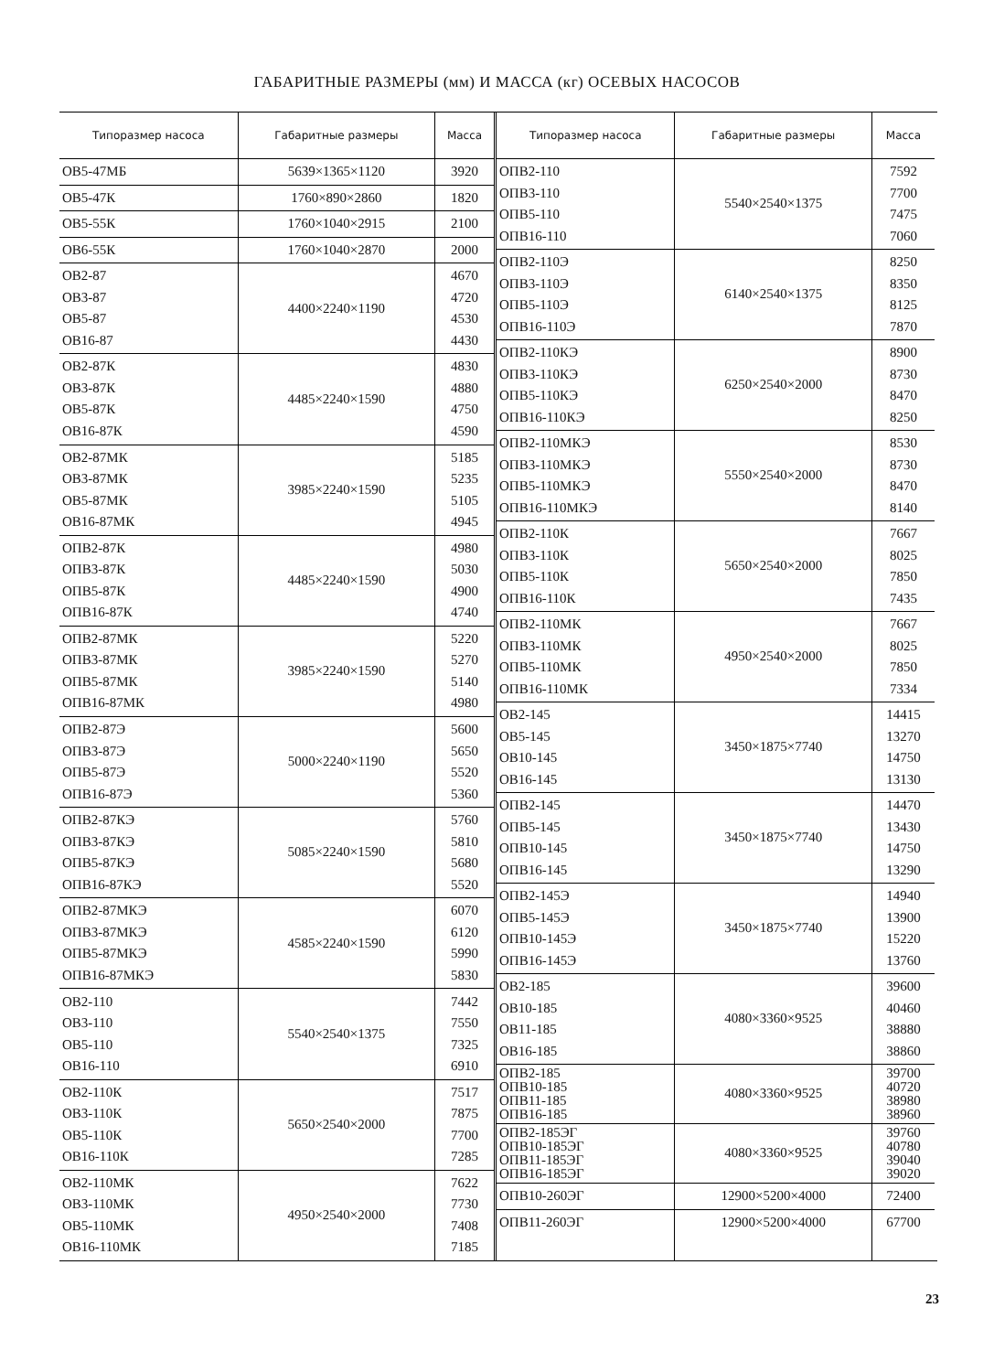ГАБАРИТНЫЕ РАЗМЕРЫ (мм) И МАССА (кг) ОСЕВЫХ НАСОСОВ
| Типоразмер насоса | Габаритные размеры | Масса |
| --- | --- | --- |
| ОВ5-47МБ | 5639×1365×1120 | 3920 |
| ОВ5-47К | 1760×890×2860 | 1820 |
| ОВ5-55К | 1760×1040×2915 | 2100 |
| ОВ6-55К | 1760×1040×2870 | 2000 |
| ОВ2-87 ОВ3-87 ОВ5-87 ОВ16-87 | 4400×2240×1190 | 4670 4720 4530 4430 |
| ОВ2-87К ОВ3-87К ОВ5-87К ОВ16-87К | 4485×2240×1590 | 4830 4880 4750 4590 |
| ОВ2-87МК ОВ3-87МК ОВ5-87МК ОВ16-87МК | 3985×2240×1590 | 5185 5235 5105 4945 |
| ОПВ2-87К ОПВ3-87К ОПВ5-87К ОПВ16-87К | 4485×2240×1590 | 4980 5030 4900 4740 |
| ОПВ2-87МК ОПВ3-87МК ОПВ5-87МК ОПВ16-87МК | 3985×2240×1590 | 5220 5270 5140 4980 |
| ОПВ2-87Э ОПВ3-87Э ОПВ5-87Э ОПВ16-87Э | 5000×2240×1190 | 5600 5650 5520 5360 |
| ОПВ2-87КЭ ОПВ3-87КЭ ОПВ5-87КЭ ОПВ16-87КЭ | 5085×2240×1590 | 5760 5810 5680 5520 |
| ОПВ2-87МКЭ ОПВ3-87МКЭ ОПВ5-87МКЭ ОПВ16-87МКЭ | 4585×2240×1590 | 6070 6120 5990 5830 |
| ОВ2-110 ОВ3-110 ОВ5-110 ОВ16-110 | 5540×2540×1375 | 7442 7550 7325 6910 |
| ОВ2-110К ОВ3-110К ОВ5-110К ОВ16-110К | 5650×2540×2000 | 7517 7875 7700 7285 |
| ОВ2-110МК ОВ3-110МК ОВ5-110МК ОВ16-110МК | 4950×2540×2000 | 7622 7730 7408 7185 |
| Типоразмер насоса | Габаритные размеры | Масса |
| --- | --- | --- |
| ОПВ2-110 ОПВ3-110 ОПВ5-110 ОПВ16-110 | 5540×2540×1375 | 7592 7700 7475 7060 |
| ОПВ2-110Э ОПВ3-110Э ОПВ5-110Э ОПВ16-110Э | 6140×2540×1375 | 8250 8350 8125 7870 |
| ОПВ2-110КЭ ОПВ3-110КЭ ОПВ5-110КЭ ОПВ16-110КЭ | 6250×2540×2000 | 8900 8730 8470 8250 |
| ОПВ2-110МКЭ ОПВ3-110МКЭ ОПВ5-110МКЭ ОПВ16-110МКЭ | 5550×2540×2000 | 8530 8730 8470 8140 |
| ОПВ2-110К ОПВ3-110К ОПВ5-110К ОПВ16-110К | 5650×2540×2000 | 7667 8025 7850 7435 |
| ОПВ2-110МК ОПВ3-110МК ОПВ5-110МК ОПВ16-110МК | 4950×2540×2000 | 7667 8025 7850 7334 |
| ОВ2-145 ОВ5-145 ОВ10-145 ОВ16-145 | 3450×1875×7740 | 14415 13270 14750 13130 |
| ОПВ2-145 ОПВ5-145 ОПВ10-145 ОПВ16-145 | 3450×1875×7740 | 14470 13430 14750 13290 |
| ОПВ2-145Э ОПВ5-145Э ОПВ10-145Э ОПВ16-145Э | 3450×1875×7740 | 14940 13900 15220 13760 |
| ОВ2-185 ОВ10-185 ОВ11-185 ОВ16-185 | 4080×3360×9525 | 39600 40460 38880 38860 |
| ОПВ2-185 ОПВ10-185 ОПВ11-185 ОПВ16-185 | 4080×3360×9525 | 39700 40720 38980 38960 |
| ОПВ2-185ЭГ ОПВ10-185ЭГ ОПВ11-185ЭГ ОПВ16-185ЭГ | 4080×3360×9525 | 39760 40780 39040 39020 |
| ОПВ10-260ЭГ | 12900×5200×4000 | 72400 |
| ОПВ11-260ЭГ | 12900×5200×4000 | 67700 |
23